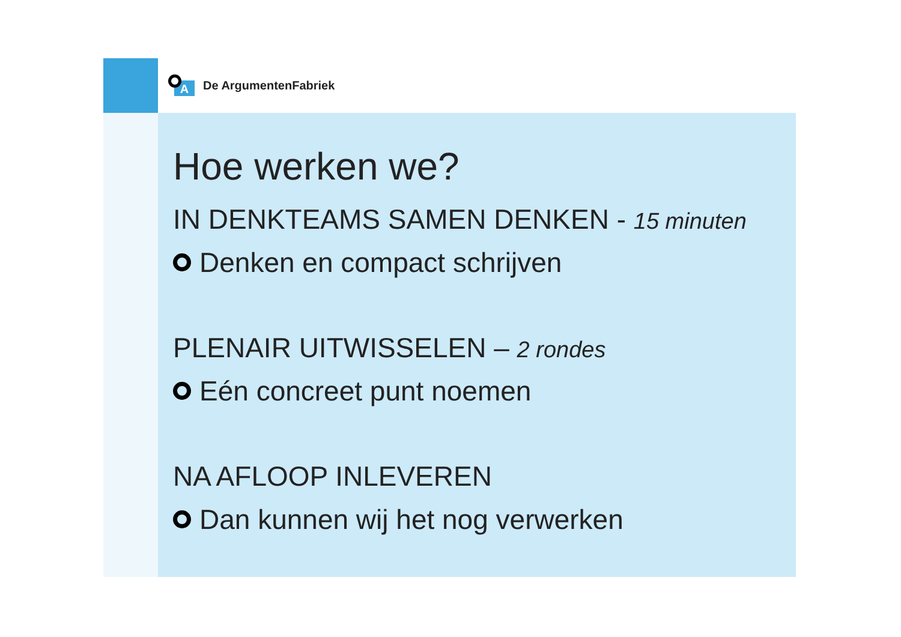A
De ArgumentenFabriek
Hoe werken we?
IN DENKTEAMS SAMEN DENKEN - 15 minuten
Denken en compact schrijven
PLENAIR UITWISSELEN – 2 rondes
Eén concreet punt noemen
NA AFLOOP INLEVEREN
Dan kunnen wij het nog verwerken